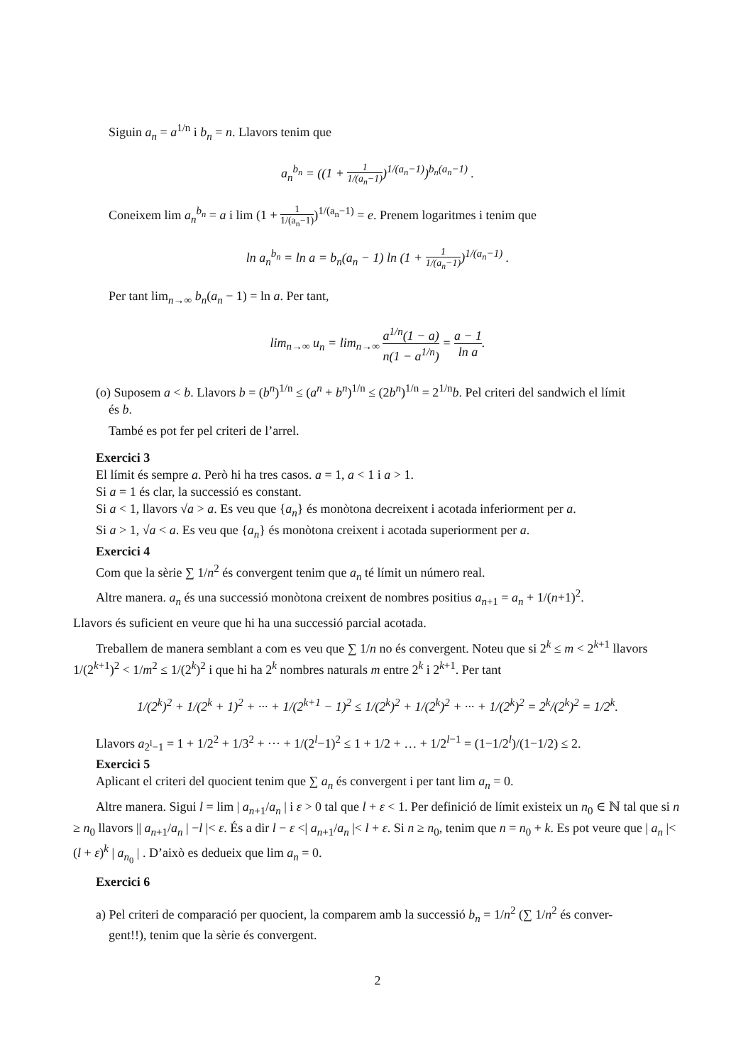Siguin a<sub>n</sub> = a<sup>1/n</sup> i b<sub>n</sub> = n. Llavors tenim que
a<sub>n</sub><sup>b<sub>n</sub></sup> = ((1 + 1 1/(a<sub>n</sub>−1))<sup>1/(a<sub>n</sub>−1)</sup>)<sup>b<sub>n</sub>(a<sub>n</sub>−1)</sup> .
Coneixem lim a<sub>n</sub><sup>b<sub>n</sub></sup> = a i lim (1 + 1 1/(a<sub>n</sub>−1))<sup>1/(a<sub>n</sub>−1)</sup> = e. Prenem logaritmes i tenim que
ln a<sub>n</sub><sup>b<sub>n</sub></sup> = ln a = b<sub>n</sub>(a<sub>n</sub> − 1) ln (1 + 1 1/(a<sub>n</sub>−1))<sup>1/(a<sub>n</sub>−1)</sup> .
Per tant lim<sub>n→∞</sub> b<sub>n</sub>(a<sub>n</sub> − 1) = ln a. Per tant,
lim<sub>n→∞</sub> u<sub>n</sub> = lim<sub>n→∞</sub> a<sup>1/n</sup>(1 − a) n(1 − a<sup>1/n</sup>) = a − 1 ln a.
(o) Suposem a < b. Llavors b = (b<sup>n</sup>)<sup>1/n</sup> ≤ (a<sup>n</sup> + b<sup>n</sup>)<sup>1/n</sup> ≤ (2b<sup>n</sup>)<sup>1/n</sup> = 2<sup>1/n</sup>b. Pel criteri del sandwich el límit
és b.
També es pot fer pel criteri de l’arrel.
Exercici 3
El límit és sempre a. Però hi ha tres casos. a = 1, a < 1 i a > 1.
Si a = 1 és clar, la successió es constant.
Si a < 1, llavors √a > a. Es veu que {a<sub>n</sub>} és monòtona decreixent i acotada inferiorment per a.
Si a > 1, √a < a. Es veu que {a<sub>n</sub>} és monòtona creixent i acotada superiorment per a.
Exercici 4
Com que la sèrie ∑ 1/n<sup>2</sup> és convergent tenim que a<sub>n</sub> té límit un número real.
Altre manera. a<sub>n</sub> és una successió monòtona creixent de nombres positius a<sub>n+1</sub> = a<sub>n</sub> + 1/(n+1)<sup>2</sup>.
Llavors és suficient en veure que hi ha una successió parcial acotada.
Treballem de manera semblant a com es veu que ∑ 1/n no és convergent. Noteu que si 2<sup>k</sup> ≤ m < 2<sup>k+1</sup> llavors 1/(2<sup>k+1</sup>)<sup>2</sup> < 1/m<sup>2</sup> ≤ 1/(2<sup>k</sup>)<sup>2</sup> i que hi ha 2<sup>k</sup> nombres naturals m entre 2<sup>k</sup> i 2<sup>k+1</sup>. Per tant
1/(2<sup>k</sup>)<sup>2</sup> + 1/(2<sup>k</sup> + 1)<sup>2</sup> + ··· + 1/(2<sup>k+1</sup> − 1)<sup>2</sup> ≤ 1/(2<sup>k</sup>)<sup>2</sup> + 1/(2<sup>k</sup>)<sup>2</sup> + ··· + 1/(2<sup>k</sup>)<sup>2</sup> = 2<sup>k</sup>/(2<sup>k</sup>)<sup>2</sup> = 1/2<sup>k</sup>.
Llavors a<sub>2<sup>l</sup>−1</sub> = 1 + 1/2<sup>2</sup> + 1/3<sup>2</sup> + ··· + 1/(2<sup>l</sup>−1)<sup>2</sup> ≤ 1 + 1/2 + … + 1/2<sup>l−1</sup> = (1−1/2<sup>l</sup>)/(1−1/2) ≤ 2.
Exercici 5
Aplicant el criteri del quocient tenim que ∑ a<sub>n</sub> és convergent i per tant lim a<sub>n</sub> = 0.
Altre manera. Sigui l = lim | a<sub>n+1</sub>/a<sub>n</sub> | i ε > 0 tal que l + ε < 1. Per definició de límit existeix un n<sub>0</sub> ∈ ℕ tal que si n ≥ n<sub>0</sub> llavors || a<sub>n+1</sub>/a<sub>n</sub> | −l |< ε. És a dir l − ε <| a<sub>n+1</sub>/a<sub>n</sub> |< l + ε. Si n ≥ n<sub>0</sub>, tenim que n = n<sub>0</sub> + k. Es pot veure que | a<sub>n</sub> |< (l + ε)<sup>k</sup> | a<sub>n<sub>0</sub></sub> | . D’això es dedueix que lim a<sub>n</sub> = 0.
Exercici 6
a) Pel criteri de comparació per quocient, la comparem amb la successió b<sub>n</sub> = 1/n<sup>2</sup> (∑ 1/n<sup>2</sup> és conver-
gent!!), tenim que la sèrie és convergent.
2